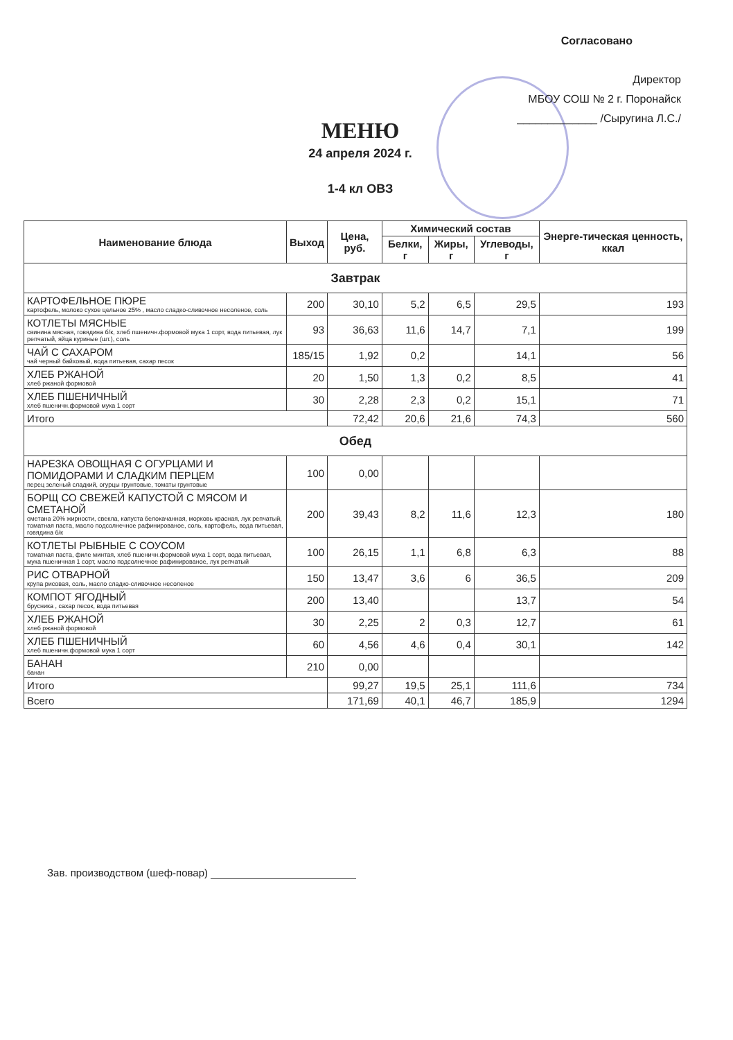Согласовано
Директор
МБОУ СОШ № 2 г. Поронайск
_____________ /Сыругина Л.С./
МЕНЮ
24 апреля 2024 г.
1-4 кл ОВЗ
| Наименование блюда | Выход | Цена, руб. | Химический состав | | | Энерге-тическая ценность, ккал |
| --- | --- | --- | --- | --- | --- | --- |
| | | | Белки, г | Жиры, г | Углеводы, г | |
| Завтрак | | | | | | |
| КАРТОФЕЛЬНОЕ ПЮРЕ картофель, молоко сухое цельное 25% , масло сладко-сливочное несоленое, соль | 200 | 30,10 | 5,2 | 6,5 | 29,5 | 193 |
| КОТЛЕТЫ МЯСНЫЕ свинина мясная, говядина б/к, хлеб пшеничн.формовой мука 1 сорт, вода питьевая, лук репчатый, яйца куриные (шт.), соль | 93 | 36,63 | 11,6 | 14,7 | 7,1 | 199 |
| ЧАЙ С САХАРОМ чай черный байховый, вода питьевая, сахар песок | 185/15 | 1,92 | 0,2 | | 14,1 | 56 |
| ХЛЕБ РЖАНОЙ хлеб ржаной формовой | 20 | 1,50 | 1,3 | 0,2 | 8,5 | 41 |
| ХЛЕБ ПШЕНИЧНЫЙ хлеб пшеничн.формовой мука 1 сорт | 30 | 2,28 | 2,3 | 0,2 | 15,1 | 71 |
| Итого | | 72,42 | 20,6 | 21,6 | 74,3 | 560 |
| Обед | | | | | | |
| НАРЕЗКА ОВОЩНАЯ С ОГУРЦАМИ И ПОМИДОРАМИ И СЛАДКИМ ПЕРЦЕМ перец зеленый сладкий, огурцы грунтовые, томаты грунтовые | 100 | 0,00 | | | | |
| БОРЩ СО СВЕЖЕЙ КАПУСТОЙ С МЯСОМ И СМЕТАНОЙ сметана 20% жирности, свекла, капуста белокачанная, морковь красная, лук репчатый, томатная паста, масло подсолнечное рафинированое, соль, картофель, вода питьевая, говядина б/к | 200 | 39,43 | 8,2 | 11,6 | 12,3 | 180 |
| КОТЛЕТЫ РЫБНЫЕ С СОУСОМ томатная паста, филе минтая, хлеб пшеничн.формовой мука 1 сорт, вода питьевая, мука пшеничная 1 сорт, масло подсолнечное рафинированое, лук репчатый | 100 | 26,15 | 1,1 | 6,8 | 6,3 | 88 |
| РИС ОТВАРНОЙ крупа рисовая, соль, масло сладко-сливочное несоленое | 150 | 13,47 | 3,6 | 6 | 36,5 | 209 |
| КОМПОТ ЯГОДНЫЙ брусника , сахар песок, вода питьевая | 200 | 13,40 | | | 13,7 | 54 |
| ХЛЕБ РЖАНОЙ хлеб ржаной формовой | 30 | 2,25 | 2 | 0,3 | 12,7 | 61 |
| ХЛЕБ ПШЕНИЧНЫЙ хлеб пшеничн.формовой мука 1 сорт | 60 | 4,56 | 4,6 | 0,4 | 30,1 | 142 |
| БАНАН банан | 210 | 0,00 | | | | |
| Итого | | 99,27 | 19,5 | 25,1 | 111,6 | 734 |
| Всего | | 171,69 | 40,1 | 46,7 | 185,9 | 1294 |
Зав. производством (шеф-повар)